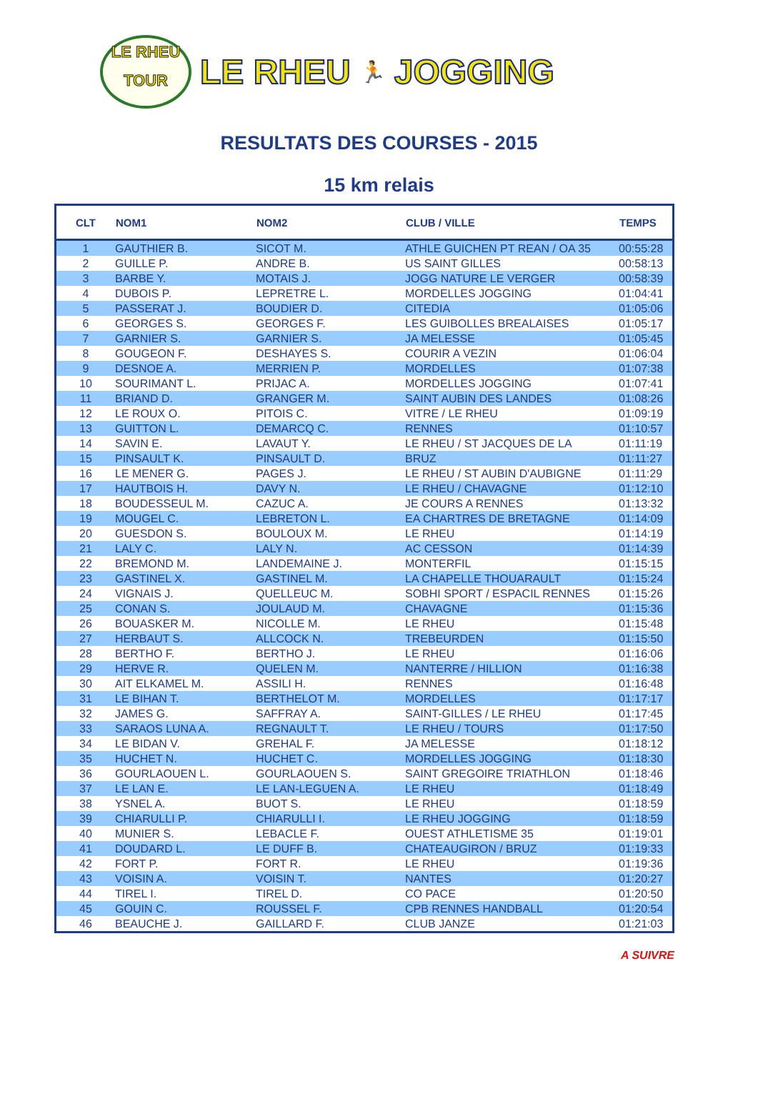LE RHEU
TOUR
LE RHEU 🏃 JOGGING
RESULTATS DES COURSES - 2015
15 km relais
| CLT | NOM1 | NOM2 | CLUB / VILLE | TEMPS |
| --- | --- | --- | --- | --- |
| 1 | GAUTHIER B. | SICOT M. | ATHLE GUICHEN PT REAN / OA 35 | 00:55:28 |
| 2 | GUILLE P. | ANDRE B. | US SAINT GILLES | 00:58:13 |
| 3 | BARBE Y. | MOTAIS J. | JOGG NATURE LE VERGER | 00:58:39 |
| 4 | DUBOIS P. | LEPRETRE L. | MORDELLES JOGGING | 01:04:41 |
| 5 | PASSERAT J. | BOUDIER D. | CITEDIA | 01:05:06 |
| 6 | GEORGES S. | GEORGES F. | LES GUIBOLLES BREALAISES | 01:05:17 |
| 7 | GARNIER S. | GARNIER S. | JA MELESSE | 01:05:45 |
| 8 | GOUGEON F. | DESHAYES S. | COURIR A VEZIN | 01:06:04 |
| 9 | DESNOE A. | MERRIEN P. | MORDELLES | 01:07:38 |
| 10 | SOURIMANT L. | PRIJAC A. | MORDELLES JOGGING | 01:07:41 |
| 11 | BRIAND D. | GRANGER M. | SAINT AUBIN DES LANDES | 01:08:26 |
| 12 | LE ROUX O. | PITOIS C. | VITRE / LE RHEU | 01:09:19 |
| 13 | GUITTON L. | DEMARCQ C. | RENNES | 01:10:57 |
| 14 | SAVIN E. | LAVAUT Y. | LE RHEU / ST JACQUES DE LA | 01:11:19 |
| 15 | PINSAULT K. | PINSAULT D. | BRUZ | 01:11:27 |
| 16 | LE MENER G. | PAGES J. | LE RHEU / ST AUBIN D'AUBIGNE | 01:11:29 |
| 17 | HAUTBOIS H. | DAVY N. | LE RHEU / CHAVAGNE | 01:12:10 |
| 18 | BOUDESSEUL M. | CAZUC A. | JE COURS A RENNES | 01:13:32 |
| 19 | MOUGEL C. | LEBRETON L. | EA CHARTRES DE BRETAGNE | 01:14:09 |
| 20 | GUESDON S. | BOULOUX M. | LE RHEU | 01:14:19 |
| 21 | LALY C. | LALY N. | AC CESSON | 01:14:39 |
| 22 | BREMOND M. | LANDEMAINE J. | MONTERFIL | 01:15:15 |
| 23 | GASTINEL X. | GASTINEL M. | LA CHAPELLE THOUARAULT | 01:15:24 |
| 24 | VIGNAIS J. | QUELLEUC M. | SOBHI SPORT / ESPACIL RENNES | 01:15:26 |
| 25 | CONAN S. | JOULAUD M. | CHAVAGNE | 01:15:36 |
| 26 | BOUASKER M. | NICOLLE M. | LE RHEU | 01:15:48 |
| 27 | HERBAUT S. | ALLCOCK N. | TREBEURDEN | 01:15:50 |
| 28 | BERTHO F. | BERTHO J. | LE RHEU | 01:16:06 |
| 29 | HERVE R. | QUELEN M. | NANTERRE / HILLION | 01:16:38 |
| 30 | AIT ELKAMEL M. | ASSILI H. | RENNES | 01:16:48 |
| 31 | LE BIHAN T. | BERTHELOT M. | MORDELLES | 01:17:17 |
| 32 | JAMES G. | SAFFRAY A. | SAINT-GILLES / LE RHEU | 01:17:45 |
| 33 | SARAOS LUNA A. | REGNAULT T. | LE RHEU / TOURS | 01:17:50 |
| 34 | LE BIDAN V. | GREHAL F. | JA MELESSE | 01:18:12 |
| 35 | HUCHET N. | HUCHET C. | MORDELLES JOGGING | 01:18:30 |
| 36 | GOURLAOUEN L. | GOURLAOUEN S. | SAINT GREGOIRE TRIATHLON | 01:18:46 |
| 37 | LE LAN E. | LE LAN-LEGUEN A. | LE RHEU | 01:18:49 |
| 38 | YSNEL A. | BUOT S. | LE RHEU | 01:18:59 |
| 39 | CHIARULLI P. | CHIARULLI I. | LE RHEU JOGGING | 01:18:59 |
| 40 | MUNIER S. | LEBACLE F. | OUEST ATHLETISME 35 | 01:19:01 |
| 41 | DOUDARD L. | LE DUFF B. | CHATEAUGIRON / BRUZ | 01:19:33 |
| 42 | FORT P. | FORT R. | LE RHEU | 01:19:36 |
| 43 | VOISIN A. | VOISIN T. | NANTES | 01:20:27 |
| 44 | TIREL I. | TIREL D. | CO PACE | 01:20:50 |
| 45 | GOUIN C. | ROUSSEL F. | CPB RENNES HANDBALL | 01:20:54 |
| 46 | BEAUCHE J. | GAILLARD F. | CLUB JANZE | 01:21:03 |
A SUIVRE